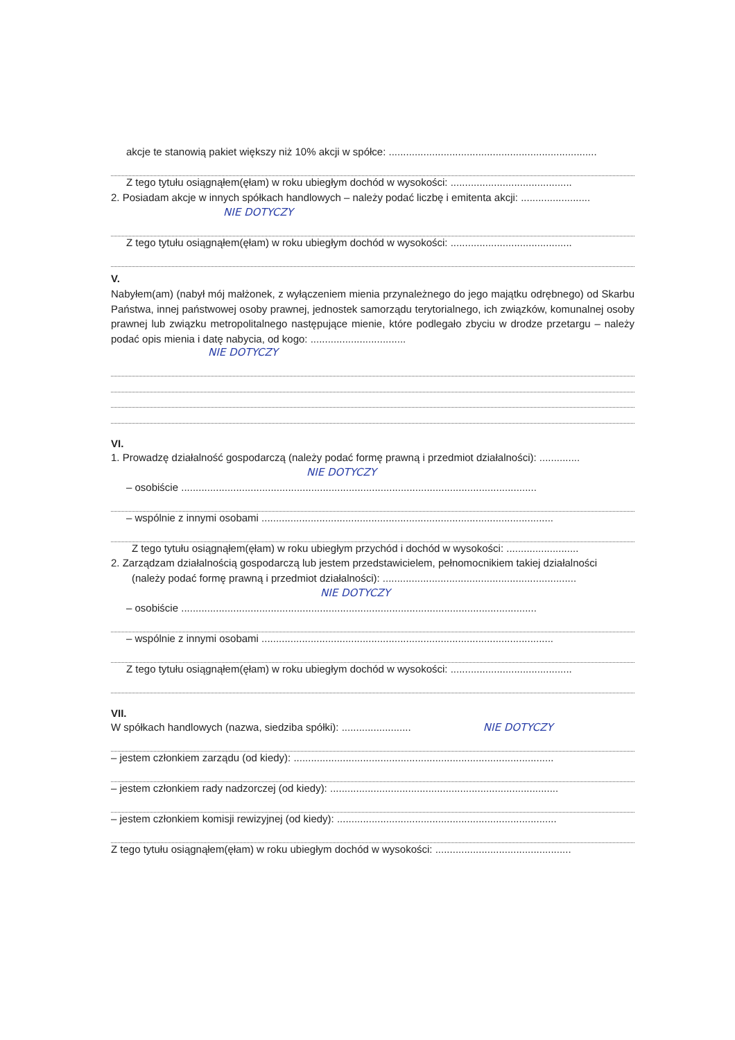akcje te stanowią pakiet większy niż 10% akcji w spółce: ........................................................................
Z tego tytułu osiągnąłem(ęłam) w roku ubiegłym dochód w wysokości: ..........................................
2. Posiadam akcje w innych spółkach handlowych – należy podać liczbę i emitenta akcji: ........................
NIE DOTYCZY
Z tego tytułu osiągnąłem(ęłam) w roku ubiegłym dochód w wysokości: ..........................................
V.
Nabyłem(am) (nabył mój małżonek, z wyłączeniem mienia przynależnego do jego majątku odrębnego) od Skarbu Państwa, innej państwowej osoby prawnej, jednostek samorządu terytorialnego, ich związków, komunalnej osoby prawnej lub związku metropolitalnego następujące mienie, które podlegało zbyciu w drodze przetargu – należy podać opis mienia i datę nabycia, od kogo: .................................
NIE DOTYCZY
VI.
1. Prowadzę działalność gospodarczą (należy podać formę prawną i przedmiot działalności): ..............
NIE DOTYCZY
– osobiście ...........................................................................................................................
– wspólnie z innymi osobami .....................................................................................................
Z tego tytułu osiągnąłem(ęłam) w roku ubiegłym przychód i dochód w wysokości: .........................
2. Zarządzam działalnością gospodarczą lub jestem przedstawicielem, pełnomocnikiem takiej działalności
(należy podać formę prawną i przedmiot działalności): ...................................................................
NIE DOTYCZY
– osobiście ...........................................................................................................................
– wspólnie z innymi osobami .....................................................................................................
Z tego tytułu osiągnąłem(ęłam) w roku ubiegłym dochód w wysokości: ..........................................
VII.
W spółkach handlowych (nazwa, siedziba spółki): ........................ NIE DOTYCZY
– jestem członkiem zarządu (od kiedy): ..........................................................................................
– jestem członkiem rady nadzorczej (od kiedy): ...............................................................................
– jestem członkiem komisji rewizyjnej (od kiedy): ............................................................................
Z tego tytułu osiągnąłem(ęłam) w roku ubiegłym dochód w wysokości: ...............................................